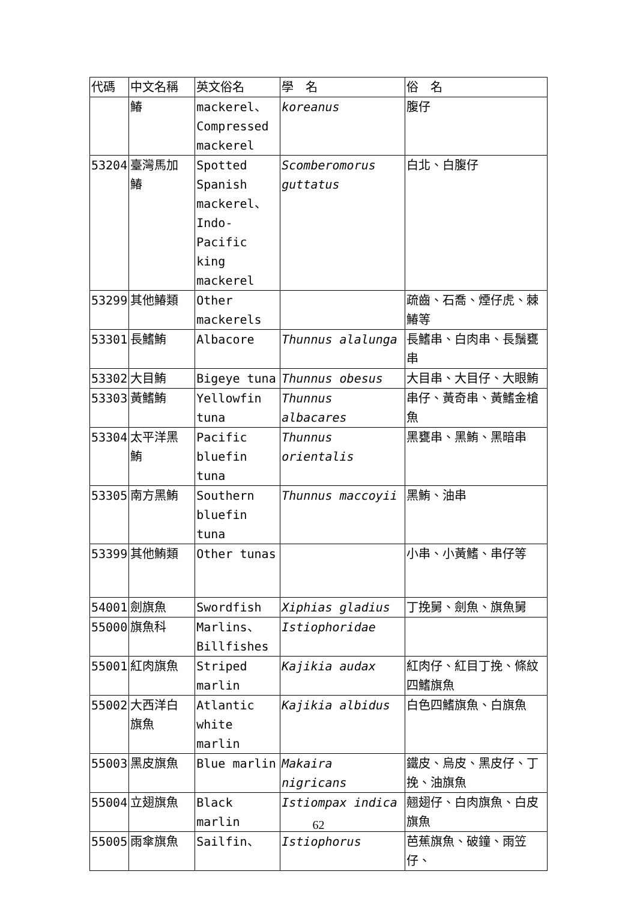| 代碼 | 中文名稱 | 英文俗名 | 學 名 | 俗 名 |
| | 鰆 | mackerel、 Compressed mackerel | koreanus | 腹仔 |
| 53204 | 臺灣馬加 鰆 | Spotted Spanish mackerel、 Indo-Pacific king mackerel | Scomberomorus guttatus | 白北、白腹仔 |
| 53299 | 其他鰆類 | Other mackerels | | 疏齒、石喬、煙仔虎、棘鰆等 |
| 53301 | 長鰭鮪 | Albacore | Thunnus alalunga | 長鰭串、白肉串、長鬚甕串 |
| 53302 | 大目鮪 | Bigeye tuna | Thunnus obesus | 大目串、大目仔、大眼鮪 |
| 53303 | 黃鰭鮪 | Yellowfin tuna | Thunnus albacares | 串仔、黃奇串、黃鰭金槍魚 |
| 53304 | 太平洋黑 鮪 | Pacific bluefin tuna | Thunnus orientalis | 黑甕串、黑鮪、黑暗串 |
| 53305 | 南方黑鮪 | Southern bluefin tuna | Thunnus maccoyii | 黑鮪、油串 |
| 53399 | 其他鮪類 | Other tunas | | 小串、小黃鰭、串仔等 |
| 54001 | 劍旗魚 | Swordfish | Xiphias gladius | 丁挽舅、劍魚、旗魚舅 |
| 55000 | 旗魚科 | Marlins、 Billfishes | Istiophoridae | |
| 55001 | 紅肉旗魚 | Striped marlin | Kajikia audax | 紅肉仔、紅目丁挽、條紋四鰭旗魚 |
| 55002 | 大西洋白 旗魚 | Atlantic white marlin | Kajikia albidus | 白色四鰭旗魚、白旗魚 |
| 55003 | 黑皮旗魚 | Blue marlin | Makaira nigricans | 鐵皮、烏皮、黑皮仔、丁挽、油旗魚 |
| 55004 | 立翅旗魚 | Black marlin | Istiompax indica | 翹翅仔、白肉旗魚、白皮旗魚 |
| 55005 | 雨傘旗魚 | Sailfin、 | Istiophorus | 芭蕉旗魚、破鐘、雨笠仔、 |
62